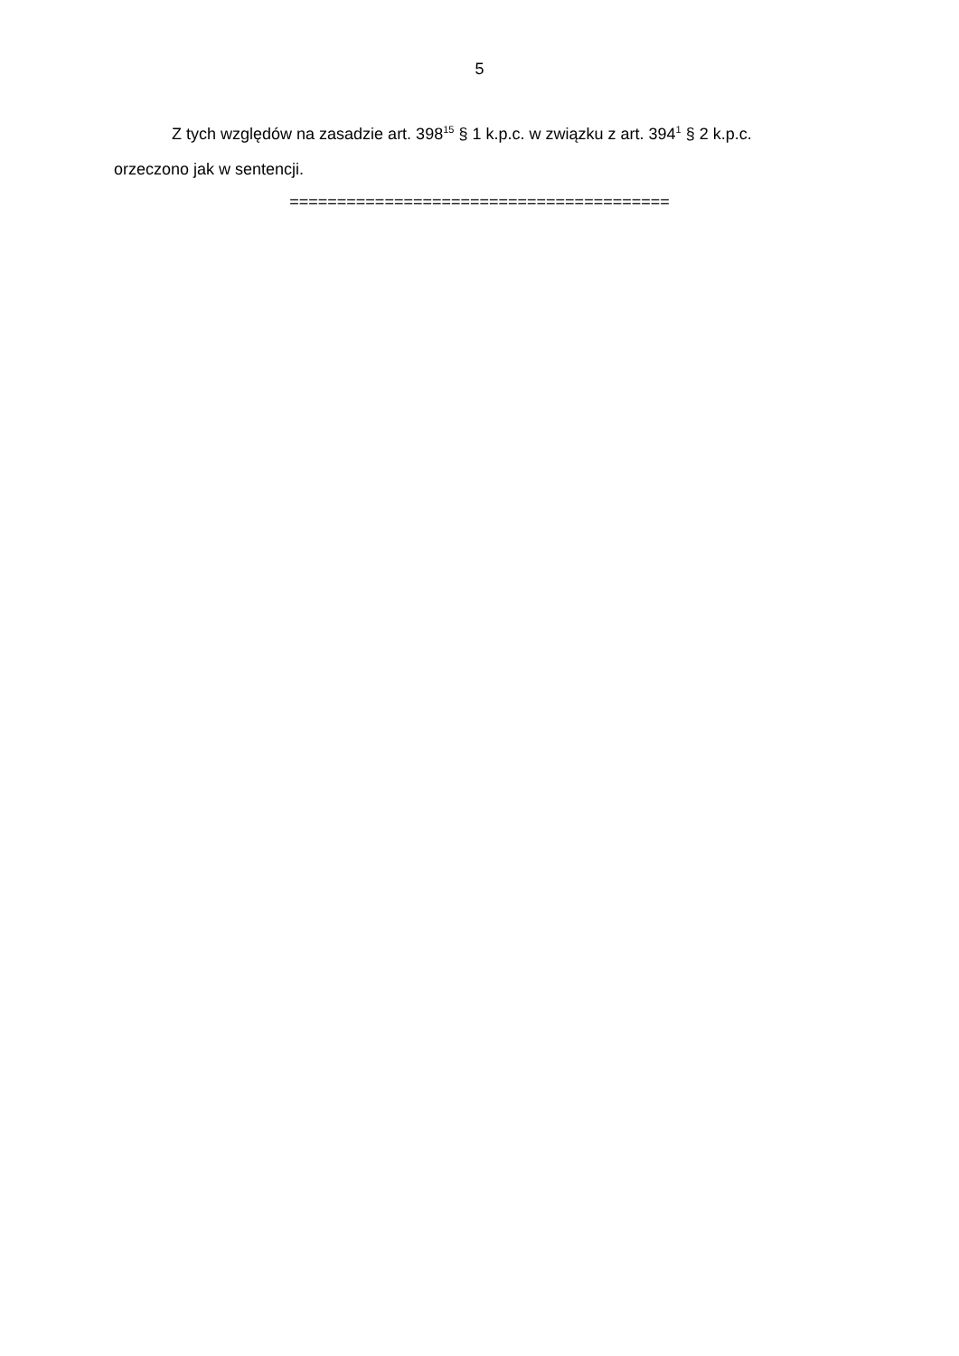5
Z tych względów na zasadzie art. 398<sup>15</sup> § 1 k.p.c. w związku z art. 394<sup>1</sup> § 2 k.p.c. orzeczono jak w sentencji.
========================================